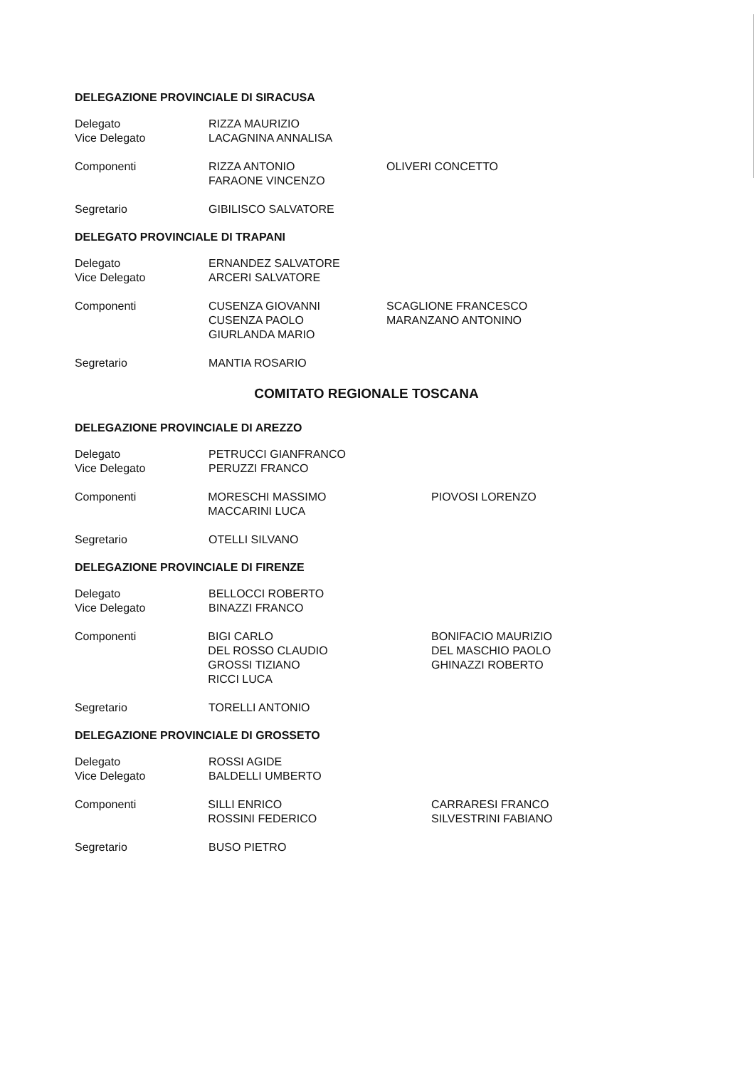DELEGAZIONE PROVINCIALE DI SIRACUSA
Delegato
Vice Delegato
RIZZA MAURIZIO
LACAGNINA ANNALISA
Componenti RIZZA ANTONIO
FARAONE VINCENZO
OLIVERI CONCETTO
Segretario GIBILISCO SALVATORE
DELEGATO PROVINCIALE DI TRAPANI
Delegato
Vice Delegato
ERNANDEZ SALVATORE
ARCERI SALVATORE
Componenti CUSENZA GIOVANNI
CUSENZA PAOLO
GIURLANDA MARIO
SCAGLIONE FRANCESCO
MARANZANO ANTONINO
Segretario MANTIA ROSARIO
COMITATO REGIONALE TOSCANA
DELEGAZIONE PROVINCIALE DI AREZZO
Delegato
Vice Delegato
PETRUCCI GIANFRANCO
PERUZZI FRANCO
Componenti MORESCHI MASSIMO
MACCARINI LUCA
PIOVOSI LORENZO
Segretario OTELLI SILVANO
DELEGAZIONE PROVINCIALE DI FIRENZE
Delegato
Vice Delegato
BELLOCCI ROBERTO
BINAZZI FRANCO
Componenti BIGI CARLO
DEL ROSSO CLAUDIO
GROSSI TIZIANO
RICCI LUCA
BONIFACIO MAURIZIO
DEL MASCHIO PAOLO
GHINAZZI ROBERTO
Segretario TORELLI ANTONIO
DELEGAZIONE PROVINCIALE DI GROSSETO
Delegato
Vice Delegato
ROSSI AGIDE
BALDELLI UMBERTO
Componenti SILLI ENRICO
ROSSINI FEDERICO
CARRARESI FRANCO
SILVESTRINI FABIANO
Segretario BUSO PIETRO